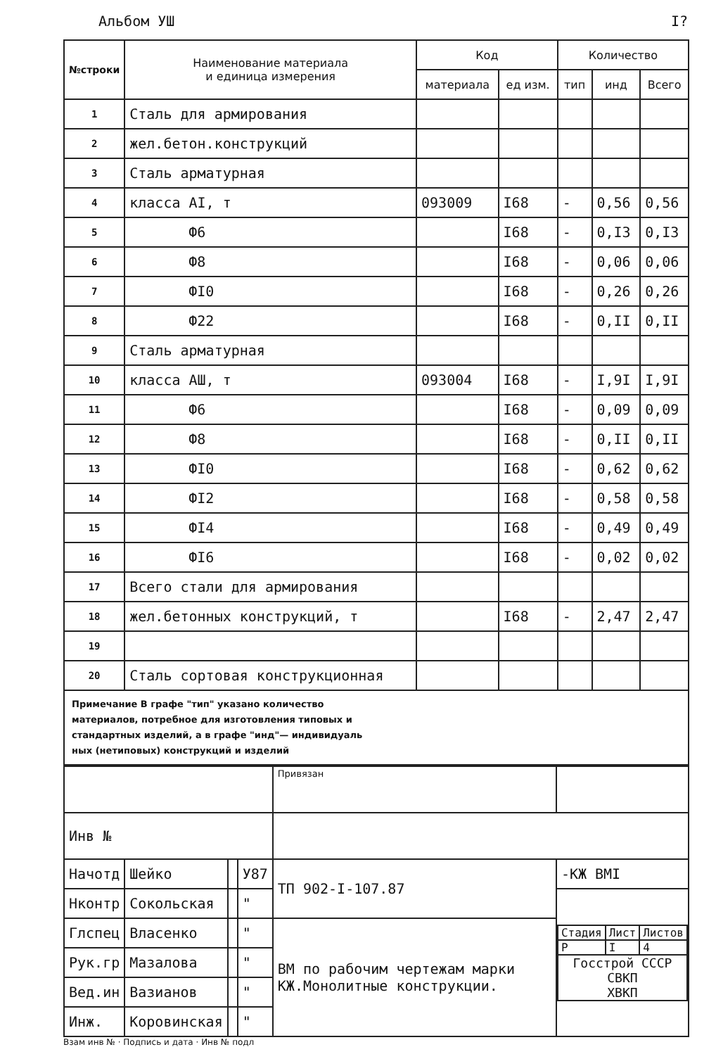Альбом УШ I?
| №строки | Наименование материала и единица измерения | Код | | Количество | | |
| --- | --- | --- | --- | --- | --- | --- |
| | | материала | ед изм. | тип | инд | Всего |
| 1 | Сталь для армирования | | | | | |
| 2 | жел.бетон.конструкций | | | | | |
| 3 | Сталь арматурная | | | | | |
| 4 | класса AI, т | 093009 | I68 | - | 0,56 | 0,56 |
| 5 | Ф6 | | I68 | - | 0,I3 | 0,I3 |
| 6 | Ф8 | | I68 | - | 0,06 | 0,06 |
| 7 | ФI0 | | I68 | - | 0,26 | 0,26 |
| 8 | Ф22 | | I68 | - | 0,II | 0,II |
| 9 | Сталь арматурная | | | | | |
| 10 | класса AШ, т | 093004 | I68 | - | I,9I | I,9I |
| 11 | Ф6 | | I68 | - | 0,09 | 0,09 |
| 12 | Ф8 | | I68 | - | 0,II | 0,II |
| 13 | ФI0 | | I68 | - | 0,62 | 0,62 |
| 14 | ФI2 | | I68 | - | 0,58 | 0,58 |
| 15 | ФI4 | | I68 | - | 0,49 | 0,49 |
| 16 | ФI6 | | I68 | - | 0,02 | 0,02 |
| 17 | Всего стали для армирования | | | | | |
| 18 | жел.бетонных конструкций, т | | I68 | - | 2,47 | 2,47 |
| 19 | | | | | | |
| 20 | Сталь сортовая конструкционная | | | | | |
Примечание В графе "тип" указано количество
материалов, потребное для изготовления типовых и
стандартных изделий, а в графе "инд"— индивидуаль
ных (нетиповых) конструкций и изделий
| | | | | Привязан | |
| Инв № | | | | | |
| Начотд | Шейко | | У87 | ТП 902-I-107.87 | -КЖ BMI |
| Нконтр | Сокольская | | " | | / Стадия / Лист / Листов / / Р / I / 4 / / Госстрой СССР СВКП ХВКП / / / |
| Глспец | Власенко | | " | ВМ по рабочим чертежам марки КЖ.Монолитные конструкции. | |
| Рук.гр | Мазалова | | " | | |
| Вед.ин | Вазианов | | " | | |
| Инж. | Коровинская | | " | | |
Взам инв № · Подпись и дата · Инв № подл